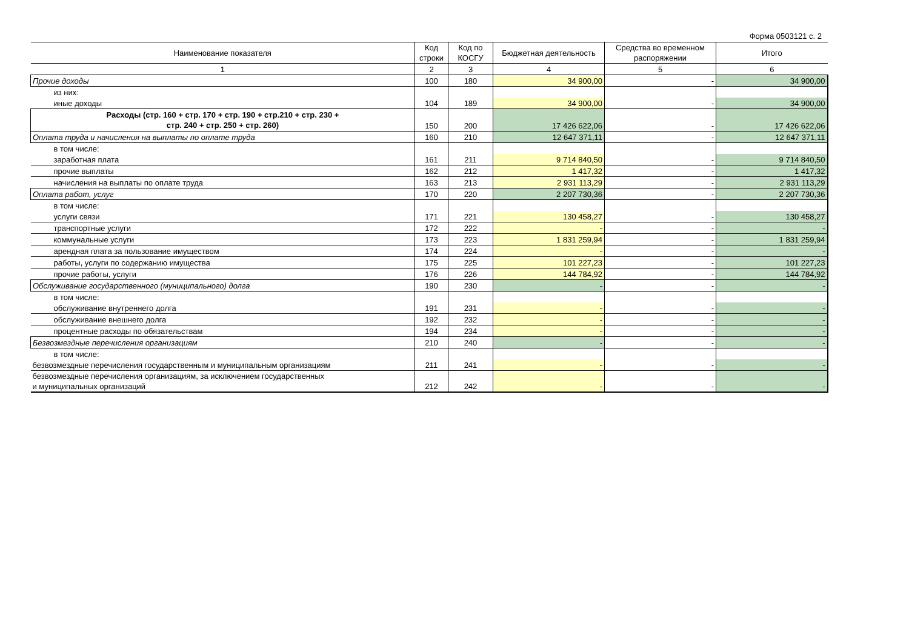Форма 0503121 с. 2
| Наименование показателя | Код строки | Код по КОСГУ | Бюджетная деятельность | Средства во временном распоряжении | Итого |
| --- | --- | --- | --- | --- | --- |
| 1 | 2 | 3 | 4 | 5 | 6 |
| Прочие доходы | 100 | 180 | 34 900,00 | - | 34 900,00 |
| из них: | | | | | |
| иные доходы | 104 | 189 | 34 900,00 | - | 34 900,00 |
| Расходы (стр. 160 + стр. 170 + стр. 190 + стр.210 + стр. 230 + стр. 240 + стр. 250 + стр. 260) | 150 | 200 | 17 426 622,06 | - | 17 426 622,06 |
| Оплата труда и начисления на выплаты по оплате труда | 160 | 210 | 12 647 371,11 | - | 12 647 371,11 |
| в том числе: | | | | | |
| заработная плата | 161 | 211 | 9 714 840,50 | - | 9 714 840,50 |
| прочие выплаты | 162 | 212 | 1 417,32 | - | 1 417,32 |
| начисления на выплаты по оплате труда | 163 | 213 | 2 931 113,29 | - | 2 931 113,29 |
| Оплата работ, услуг | 170 | 220 | 2 207 730,36 | - | 2 207 730,36 |
| в том числе: | | | | | |
| услуги связи | 171 | 221 | 130 458,27 | - | 130 458,27 |
| транспортные услуги | 172 | 222 | - | - | - |
| коммунальные услуги | 173 | 223 | 1 831 259,94 | - | 1 831 259,94 |
| арендная плата за пользование имуществом | 174 | 224 | - | - | - |
| работы, услуги по содержанию имущества | 175 | 225 | 101 227,23 | - | 101 227,23 |
| прочие работы, услуги | 176 | 226 | 144 784,92 | - | 144 784,92 |
| Обслуживание государственного (муниципального) долга | 190 | 230 | - | - | - |
| в том числе: | | | | | |
| обслуживание внутреннего долга | 191 | 231 | - | - | - |
| обслуживание внешнего долга | 192 | 232 | - | - | - |
| процентные расходы по обязательствам | 194 | 234 | - | - | - |
| Безвозмездные перечисления организациям | 210 | 240 | - | - | - |
| в том числе: | | | | | |
| безвозмездные перечисления государственным и муниципальным организациям | 211 | 241 | - | - | - |
| безвозмездные перечисления организациям, за исключением государственных и муниципальных организаций | 212 | 242 | - | - | - |